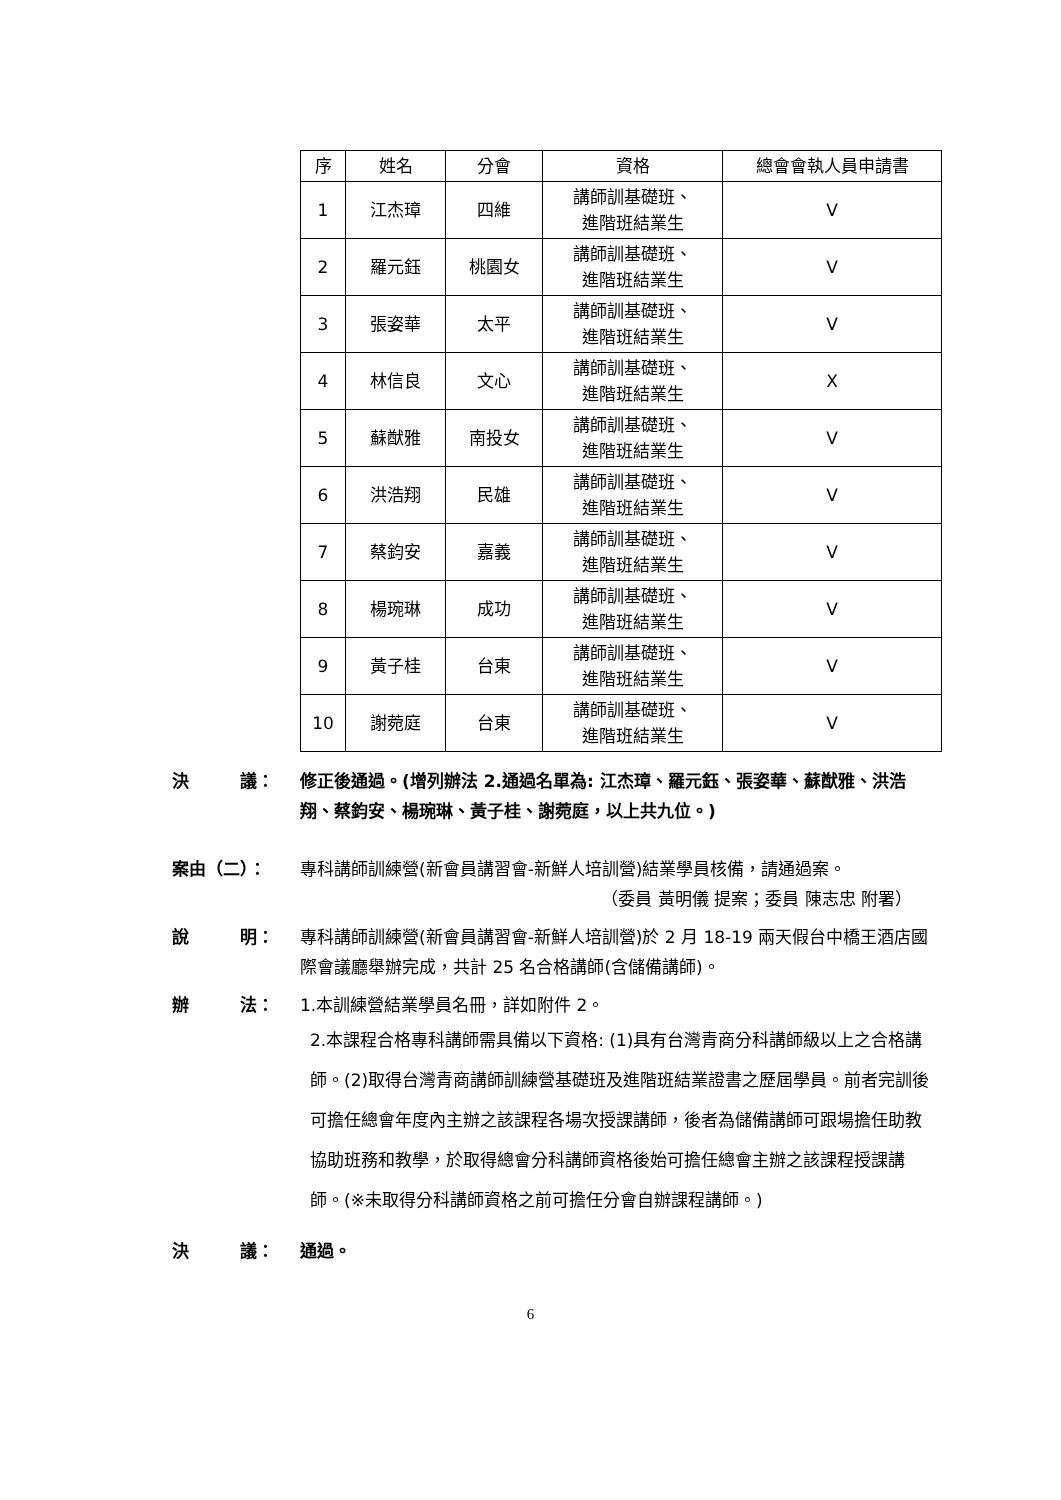| 序 | 姓名 | 分會 | 資格 | 總會會執人員申請書 |
| --- | --- | --- | --- | --- |
| 1 | 江杰璋 | 四維 | 講師訓基礎班、 進階班結業生 | V |
| 2 | 羅元鈺 | 桃園女 | 講師訓基礎班、 進階班結業生 | V |
| 3 | 張姿華 | 太平 | 講師訓基礎班、 進階班結業生 | V |
| 4 | 林信良 | 文心 | 講師訓基礎班、 進階班結業生 | X |
| 5 | 蘇猷雅 | 南投女 | 講師訓基礎班、 進階班結業生 | V |
| 6 | 洪浩翔 | 民雄 | 講師訓基礎班、 進階班結業生 | V |
| 7 | 蔡鈞安 | 嘉義 | 講師訓基礎班、 進階班結業生 | V |
| 8 | 楊琬琳 | 成功 | 講師訓基礎班、 進階班結業生 | V |
| 9 | 黃子桂 | 台東 | 講師訓基礎班、 進階班結業生 | V |
| 10 | 謝菀庭 | 台東 | 講師訓基礎班、 進階班結業生 | V |
決　　　議： 修正後通過。(增列辦法 2.通過名單為: 江杰璋、羅元鈺、張姿華、蘇猷雅、洪浩翔、蔡鈞安、楊琬琳、黃子桂、謝菀庭，以上共九位。)
案由（二）： 專科講師訓練營(新會員講習會-新鮮人培訓營)結業學員核備，請通過案。
（委員 黃明儀 提案；委員 陳志忠 附署）
說　　　明： 專科講師訓練營(新會員講習會-新鮮人培訓營)於 2 月 18-19 兩天假台中橋王酒店國際會議廳舉辦完成，共計 25 名合格講師(含儲備講師)。
辦　　　法： 1.本訓練營結業學員名冊，詳如附件 2。
2.本課程合格專科講師需具備以下資格: (1)具有台灣青商分科講師級以上之合格講師。(2)取得台灣青商講師訓練營基礎班及進階班結業證書之歷屆學員。前者完訓後可擔任總會年度內主辦之該課程各場次授課講師，後者為儲備講師可跟場擔任助教協助班務和教學，於取得總會分科講師資格後始可擔任總會主辦之該課程授課講師。(※未取得分科講師資格之前可擔任分會自辦課程講師。)
決　　　議： 通過。
6